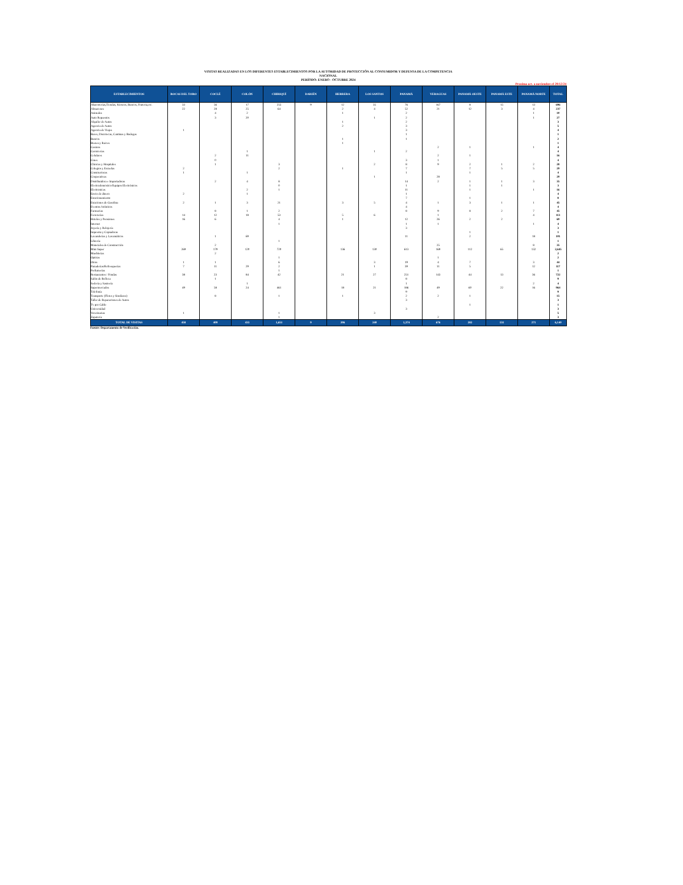VISITAS REALIZADAS EN LOS DIFERENTES ESTABLECIMIENTOS POR LA AUTORIDAD DE PROTECCIÓN AL CONSUMIDOR Y DEFENSA DE LA COMPETENCIA
NACIONAL
PERÍODO: ENERO - OCTUBRE 2024
Proxima act. a noviembre el 20/12/24
| ESTABLECIMIENTOS | BOCAS DEL TORO | COCLÉ | COLÓN | CHIRIQUÍ | DARIÉN | HERRERA | LOS SANTOS | PANAMÁ | VERAGUAS | PANAMÁ OESTE | PANAMÁ ESTE | PANAMÁ NORTE | TOTAL |
| --- | --- | --- | --- | --- | --- | --- | --- | --- | --- | --- | --- | --- | --- |
| Abarroterías,Tiendas, Kioscos, Bancos, Fruteria,etc. | 33 | 56 | 17 | 255 | 9 | 12 | 35 | 76 | 167 | 8 | 15 | 13 | 696 |
| Almacenes | 22 | 28 | 25 | 64 | | 2 | 4 | 52 | 21 | 12 | 3 | 4 | 237 |
| Animales | | 4 | 2 | | | 1 | | 2 | | | | 1 | 10 |
| Auto Repuestos | | 3 | 20 | | | | 1 | 2 | | | | 1 | 27 |
| Alquiler de Autos | | | | | | 1 | | 2 | | | | | 3 |
| Agencia de Autos | | | | | | 2 | | 3 | | | | | 5 |
| Agencia de Viajes | 1 | | | | | | | 3 | | | | | 4 |
| Bares, Discotecas, Cantinas y Bodegas | | | | | | | | 1 | | | | | 1 |
| Bancos | | | | | | 1 | | 1 | | | | | 2 |
| Bienes y Raices | | | | | | 1 | | | | | | | 1 |
| Casinos | | | | | | | | | 2 | 1 | | 1 | 4 |
| Carnicerías | | | 1 | | | | 1 | 2 | | | | | 4 |
| Celulares | | 2 | 11 | | | | | | 2 | 1 | | | 16 |
| Cines | | 0 | | | | | | 3 | 1 | | | | 4 |
| Clínicas y Hospitales | | 1 | | 3 | | | 2 | 8 | 9 | 2 | 1 | 2 | 28 |
| Colegios y Escuelas | 2 | | | 2 | | 1 | | 7 | | 7 | 5 | 5 | 29 |
| Constructoras | 1 | | 1 | | | | | 1 | | 1 | | | 4 |
| Cooperativas | | | | | | | 1 | | 28 | | | | 29 |
| Distribuidora e Importadoras | | 2 | 4 | 8 | | | | 14 | 2 | 1 | 1 | 3 | 35 |
| Electrodoméstico/Equipos Electrónicos | | | | 0 | | | | 1 | | 1 | 1 | | 3 |
| Electronicas | | | 2 | 1 | | | | 11 | | 1 | | 1 | 16 |
| Envio de dinero | 2 | | 1 | | | | | 1 | | | | | 4 |
| Estacionamiento | | | | | | | | 7 | | 1 | | | 8 |
| Estaciones de Gasolina | 2 | 1 | 3 | 21 | | 3 | 5 | 4 | 1 | 3 | 1 | 1 | 45 |
| Eventos Artísticos | | | | | | | | 4 | | | | | 4 |
| Farmacias | | 8 | 1 | 2 | | | | 8 | 9 | 8 | 2 | 7 | 45 |
| Ferreterías | 14 | 12 | 18 | 53 | | 5 | 6 | | 1 | | | 4 | 113 |
| Hoteles y Pensiones | 16 | 6 | | 4 | | 1 | | 12 | 26 | 2 | 2 | | 69 |
| Internet | | | | 1 | | | | 1 | 1 | | | 1 | 4 |
| Joyería y Relojería | | | | | | | | 3 | | | | | 3 |
| Imprenta y Copiadoras | | | | | | | | | | 1 | | | 1 |
| Lavanderías y Lavamáticos | | 1 | 69 | | | | | 11 | | 2 | | 18 | 101 |
| Librería | | | | 1 | | | | | | | | | 1 |
| Materiales de Construcción | | 2 | | | | | | | 25 | | | 8 | 35 |
| Mini Super | 269 | 179 | 120 | 720 | | 136 | 130 | 613 | 169 | 112 | 65 | 132 | 2,645 |
| Mueblerías | | 2 | | | | | | | | | | | 2 |
| Opticas | | | | 1 | | | | | 1 | | | | 2 |
| Otros | 1 | 1 | | 6 | | | 3 | 19 | 4 | 7 | | 3 | 44 |
| Panaderías/Refresquerías | 7 | 11 | 29 | 2 | | | 1 | 39 | 11 | 5 | | 12 | 117 |
| Perfumerías | | | | 1 | | | | | | | | | 1 |
| Restaurantes / Fondas | 38 | 23 | 84 | 42 | | 21 | 27 | 251 | 143 | 44 | 13 | 36 | 722 |
| Salón de Belleza | | 1 | | | | | | 8 | | | | | 9 |
| Sedería y Sastrería | | | 1 | | | | | 1 | | | | 2 | 4 |
| Supermercados | 49 | 58 | 24 | 461 | | 18 | 21 | 186 | 49 | 60 | 22 | 16 | 964 |
| Telefonía | | | | | | | | 9 | | | | | 9 |
| Transporte (Fletes y Similares) | | 8 | | 1 | | 1 | | 2 | 2 | 1 | | | 15 |
| Taller de Reparaciones de Autos | | | | | | | | 3 | | | | | 3 |
| Tv por Cable | | | | | | | | | | 1 | | | 1 |
| Universidad | | | | | | | | 3 | | | | | 3 |
| Veterinarias | 1 | | | 1 | | | 3 | | | | | | 5 |
| Zapatería | | | | 1 | | | | | 2 | | | | 3 |
| TOTAL DE VISITAS | 458 | 409 | 433 | 1,651 | 9 | 206 | 240 | 1,374 | 676 | 282 | 131 | 271 | 6,140 |
Fuente: Departamento de Verificación.